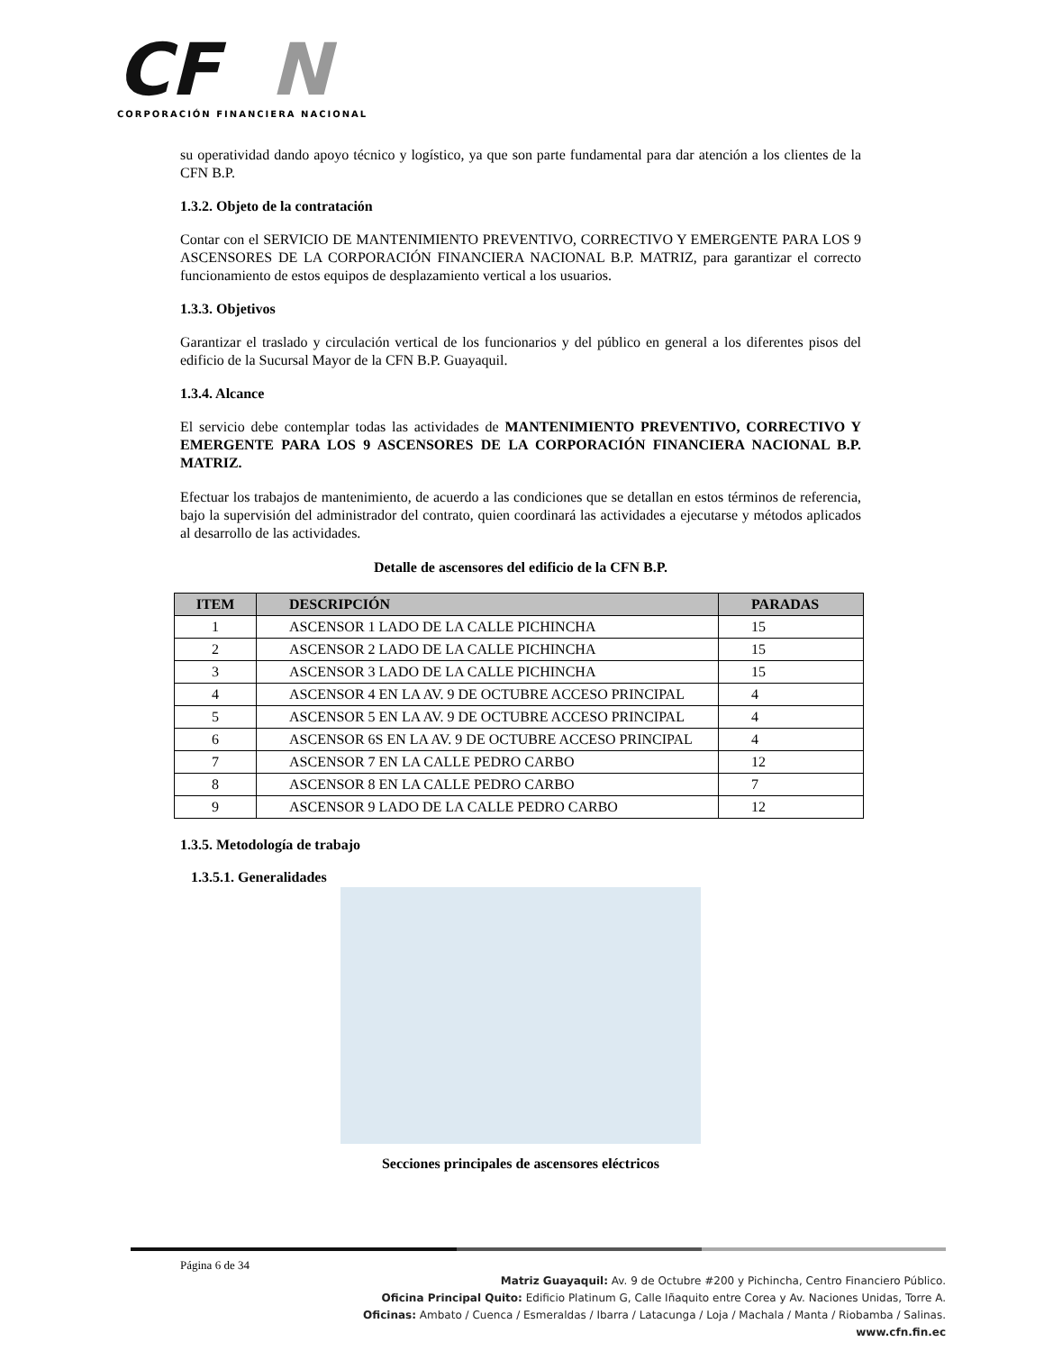CF
N
CORPORACIÓN FINANCIERA NACIONAL
su operatividad dando apoyo técnico y logístico, ya que son parte fundamental para dar atención a los clientes de la CFN B.P.
1.3.2. Objeto de la contratación
Contar con el SERVICIO DE MANTENIMIENTO PREVENTIVO, CORRECTIVO Y EMERGENTE PARA LOS 9 ASCENSORES DE LA CORPORACIÓN FINANCIERA NACIONAL B.P. MATRIZ, para garantizar el correcto funcionamiento de estos equipos de desplazamiento vertical a los usuarios.
1.3.3. Objetivos
Garantizar el traslado y circulación vertical de los funcionarios y del público en general a los diferentes pisos del edificio de la Sucursal Mayor de la CFN B.P. Guayaquil.
1.3.4. Alcance
El servicio debe contemplar todas las actividades de MANTENIMIENTO PREVENTIVO, CORRECTIVO Y EMERGENTE PARA LOS 9 ASCENSORES DE LA CORPORACIÓN FINANCIERA NACIONAL B.P. MATRIZ.
Efectuar los trabajos de mantenimiento, de acuerdo a las condiciones que se detallan en estos términos de referencia, bajo la supervisión del administrador del contrato, quien coordinará las actividades a ejecutarse y métodos aplicados al desarrollo de las actividades.
Detalle de ascensores del edificio de la CFN B.P.
| ITEM | DESCRIPCIÓN | PARADAS |
| --- | --- | --- |
| 1 | ASCENSOR 1 LADO DE LA CALLE PICHINCHA | 15 |
| 2 | ASCENSOR 2 LADO DE LA CALLE PICHINCHA | 15 |
| 3 | ASCENSOR 3 LADO DE LA CALLE PICHINCHA | 15 |
| 4 | ASCENSOR 4 EN LA AV. 9 DE OCTUBRE ACCESO PRINCIPAL | 4 |
| 5 | ASCENSOR 5 EN LA AV. 9 DE OCTUBRE ACCESO PRINCIPAL | 4 |
| 6 | ASCENSOR 6S EN LA AV. 9 DE OCTUBRE ACCESO PRINCIPAL | 4 |
| 7 | ASCENSOR 7 EN LA CALLE PEDRO CARBO | 12 |
| 8 | ASCENSOR 8 EN LA CALLE PEDRO CARBO | 7 |
| 9 | ASCENSOR 9 LADO DE LA CALLE PEDRO CARBO | 12 |
1.3.5. Metodología de trabajo
1.3.5.1. Generalidades
Secciones principales de ascensores eléctricos
Página 6 de 34
Matriz Guayaquil: Av. 9 de Octubre #200 y Pichincha, Centro Financiero Público.
Oficina Principal Quito: Edificio Platinum G, Calle Iñaquito entre Corea y Av. Naciones Unidas, Torre A.
Oficinas: Ambato / Cuenca / Esmeraldas / Ibarra / Latacunga / Loja / Machala / Manta / Riobamba / Salinas.
www.cfn.fin.ec